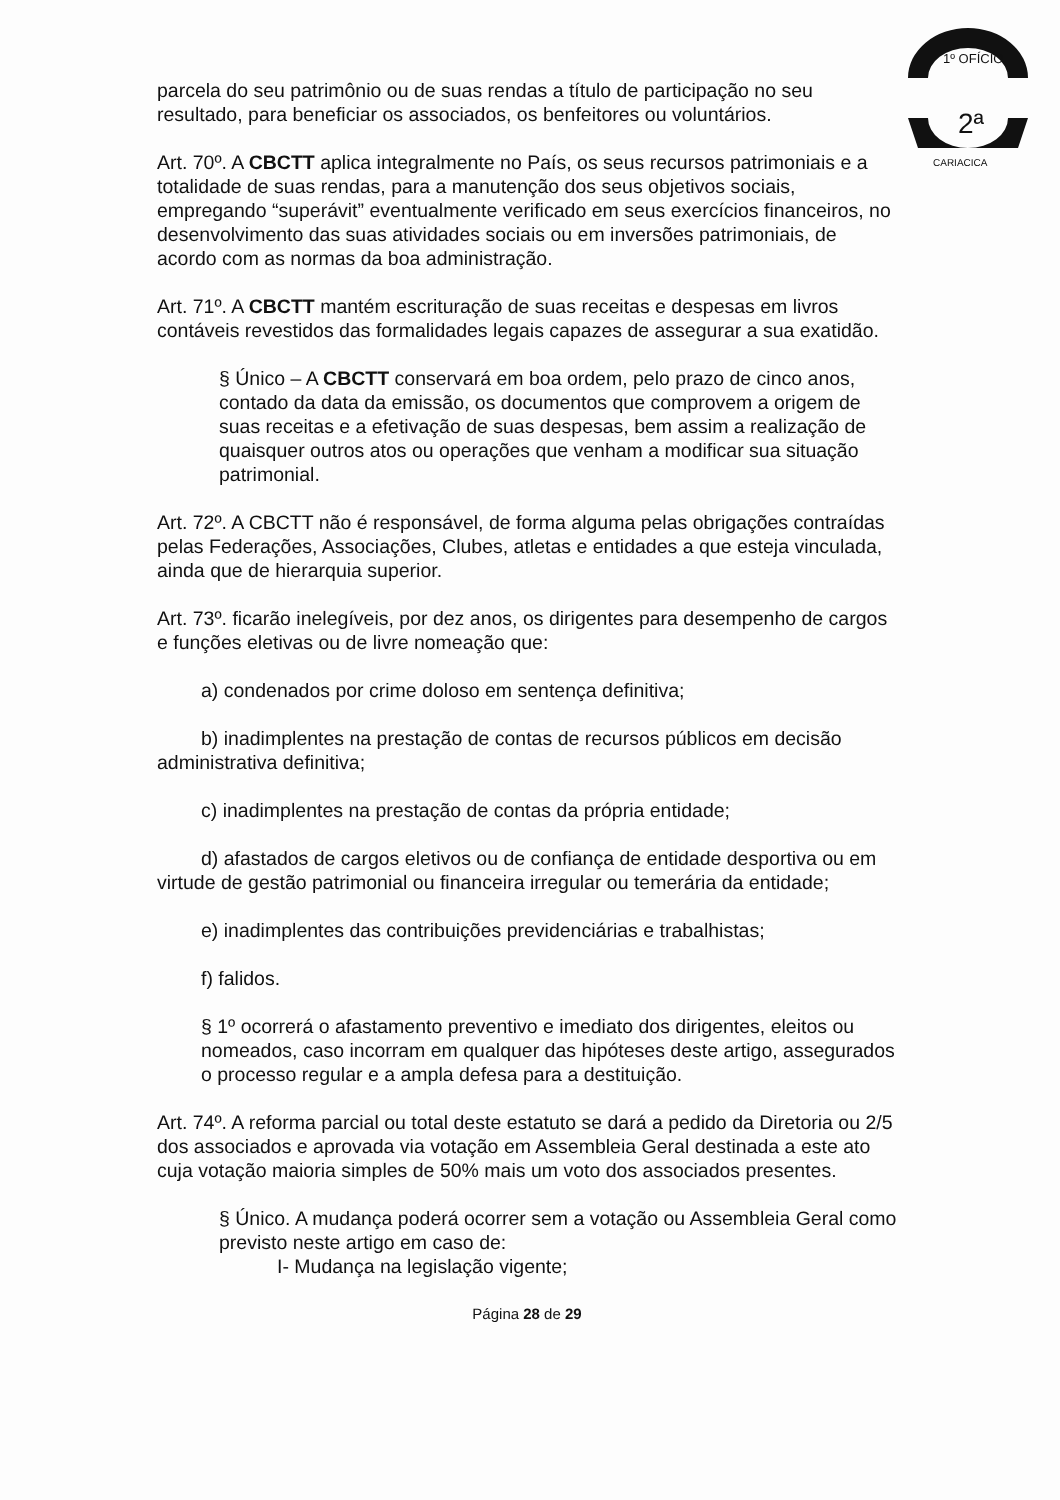1º OFÍCIO
2ª
CARIACICA
parcela do seu patrimônio ou de suas rendas a título de participação no seu resultado, para beneficiar os associados, os benfeitores ou voluntários.
Art. 70º. A CBCTT aplica integralmente no País, os seus recursos patrimoniais e a totalidade de suas rendas, para a manutenção dos seus objetivos sociais, empregando “superávit” eventualmente verificado em seus exercícios financeiros, no desenvolvimento das suas atividades sociais ou em inversões patrimoniais, de acordo com as normas da boa administração.
Art. 71º. A CBCTT mantém escrituração de suas receitas e despesas em livros contáveis revestidos das formalidades legais capazes de assegurar a sua exatidão.
§ Único – A CBCTT conservará em boa ordem, pelo prazo de cinco anos, contado da data da emissão, os documentos que comprovem a origem de suas receitas e a efetivação de suas despesas, bem assim a realização de quaisquer outros atos ou operações que venham a modificar sua situação patrimonial.
Art. 72º. A CBCTT não é responsável, de forma alguma pelas obrigações contraídas pelas Federações, Associações, Clubes, atletas e entidades a que esteja vinculada, ainda que de hierarquia superior.
Art. 73º. ficarão inelegíveis, por dez anos, os dirigentes para desempenho de cargos e funções eletivas ou de livre nomeação que:
a) condenados por crime doloso em sentença definitiva;
b) inadimplentes na prestação de contas de recursos públicos em decisão administrativa definitiva;
c) inadimplentes na prestação de contas da própria entidade;
d) afastados de cargos eletivos ou de confiança de entidade desportiva ou em virtude de gestão patrimonial ou financeira irregular ou temerária da entidade;
e) inadimplentes das contribuições previdenciárias e trabalhistas;
f) falidos.
§ 1º ocorrerá o afastamento preventivo e imediato dos dirigentes, eleitos ou nomeados, caso incorram em qualquer das hipóteses deste artigo, assegurados o processo regular e a ampla defesa para a destituição.
Art. 74º. A reforma parcial ou total deste estatuto se dará a pedido da Diretoria ou 2/5 dos associados e aprovada via votação em Assembleia Geral destinada a este ato cuja votação maioria simples de 50% mais um voto dos associados presentes.
§ Único. A mudança poderá ocorrer sem a votação ou Assembleia Geral como previsto neste artigo em caso de:
I- Mudança na legislação vigente;
Página 28 de 29